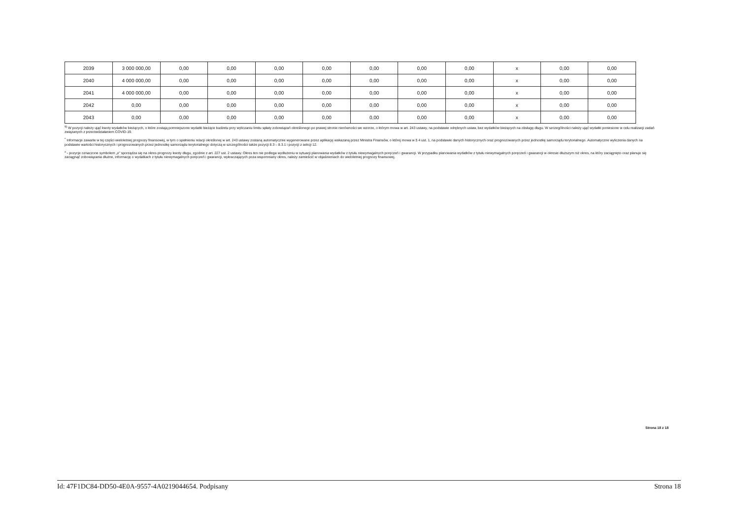| 2039 | 3 000 000,00 | 0,00 | 0,00 | 0,00 | 0,00 | 0,00 | 0,00 | 0,00 | x | 0,00 | 0,00 |
| 2040 | 4 000 000,00 | 0,00 | 0,00 | 0,00 | 0,00 | 0,00 | 0,00 | 0,00 | x | 0,00 | 0,00 |
| 2041 | 4 000 000,00 | 0,00 | 0,00 | 0,00 | 0,00 | 0,00 | 0,00 | 0,00 | x | 0,00 | 0,00 |
| 2042 | 0,00 | 0,00 | 0,00 | 0,00 | 0,00 | 0,00 | 0,00 | 0,00 | x | 0,00 | 0,00 |
| 2043 | 0,00 | 0,00 | 0,00 | 0,00 | 0,00 | 0,00 | 0,00 | 0,00 | x | 0,00 | 0,00 |
<sup>9)</sup> W pozycji należy ująć kwoty wydatków bieżących, o które zostają pomniejszone wydatki bieżące budżetu przy wyliczaniu limitu spłaty zobowiązań określonego po prawej stronie nierówności we wzorze, o którym mowa w art. 243 ustawy, na podstawie odrębnych ustaw, bez wydatków bieżących na obsługę długu. W szczególności należy ująć wydatki poniesione w celu realizacji zadań związanych z przeciwdziałaniem COVID-19.
<sup>*</sup> Informacje zawarte w tej części wieloletniej prognozy finansowej, w tym o spełnieniu relacji określonej w art. 243 ustawy zostaną automatycznie wygenerowane przez aplikację wskazaną przez Ministra Finansów, o której mowa w § 4 ust. 1, na podstawie danych historycznych oraz prognozowanych przez jednostkę samorządu terytorialnego. Automatyczne wyliczenia danych na podstawie wartości historycznych i prognozowanych przez jednostkę samorządu terytorialnego dotyczą w szczególności także pozycji 8.3 – 8.3.1 i pozycji z sekcji 12.
<sup>x</sup> - pozycje oznaczone symbolem „x" sporządza się na okres prognozy kwoty długu, zgodnie z art. 227 ust. 2 ustawy. Okres ten nie podlega wydłużeniu w sytuacji planowania wydatków z tytułu niewymagalnych poręczeń i gwarancji. W przypadku planowania wydatków z tytułu niewymagalnych poręczeń i gwarancji w okresie dłuższym niż okres, na który zaciągnięto oraz planuje się zaciągnąć zobowiązania dłużne, informację o wydatkach z tytułu niewymagalnych poręczeń i gwarancji, wykraczających poza wspomniany okres, należy zamieścić w objaśnieniach do wieloletniej prognozy finansowej.
Strona 18 z 18
Id: 47F1DC84-DD50-4E0A-9557-4A0219044654. Podpisany Strona 18